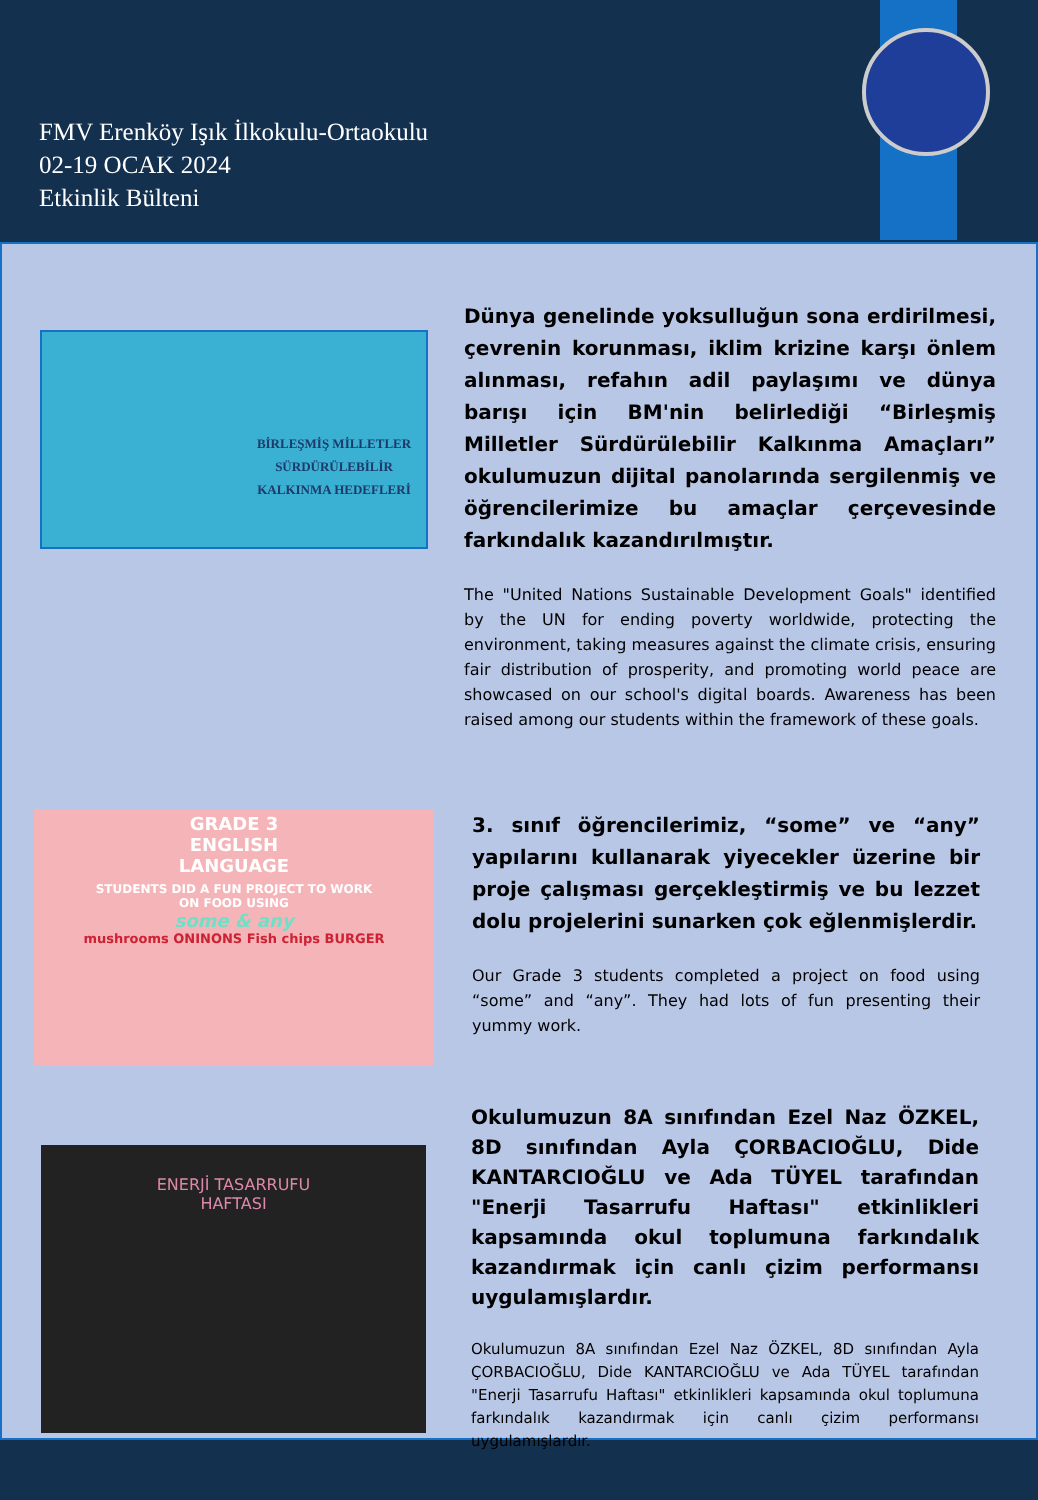FMV Erenköy Işık İlkokulu-Ortaokulu
02-19 OCAK 2024
Etkinlik Bülteni
BİRLEŞMİŞ MİLLETLER
SÜRDÜRÜLEBİLİR
KALKINMA HEDEFLERİ
Dünya genelinde yoksulluğun sona erdirilmesi, çevrenin korunması, iklim krizine karşı önlem alınması, refahın adil paylaşımı ve dünya barışı için BM'nin belirlediği “Birleşmiş Milletler Sürdürülebilir Kalkınma Amaçları” okulumuzun dijital panolarında sergilenmiş ve öğrencilerimize bu amaçlar çerçevesinde farkındalık kazandırılmıştır.
The "United Nations Sustainable Development Goals" identified by the UN for ending poverty worldwide, protecting the environment, taking measures against the climate crisis, ensuring fair distribution of prosperity, and promoting world peace are showcased on our school's digital boards. Awareness has been raised among our students within the framework of these goals.
GRADE 3
ENGLISH
LANGUAGE
STUDENTS DID A FUN PROJECT TO WORK
ON FOOD USING
some & any
mushrooms ONINONS Fish chips BURGER
3. sınıf öğrencilerimiz, “some” ve “any” yapılarını kullanarak yiyecekler üzerine bir proje çalışması gerçekleştirmiş ve bu lezzet dolu projelerini sunarken çok eğlenmişlerdir.
Our Grade 3 students completed a project on food using “some” and “any”. They had lots of fun presenting their yummy work.
ENERJİ TASARRUFU
HAFTASI
Okulumuzun 8A sınıfından Ezel Naz ÖZKEL, 8D sınıfından Ayla ÇORBACIOĞLU, Dide KANTARCIOĞLU ve Ada TÜYEL tarafından "Enerji Tasarrufu Haftası" etkinlikleri kapsamında okul toplumuna farkındalık kazandırmak için canlı çizim performansı uygulamışlardır.
Okulumuzun 8A sınıfından Ezel Naz ÖZKEL, 8D sınıfından Ayla ÇORBACIOĞLU, Dide KANTARCIOĞLU ve Ada TÜYEL tarafından "Enerji Tasarrufu Haftası" etkinlikleri kapsamında okul toplumuna farkındalık kazandırmak için canlı çizim performansı uygulamışlardır.